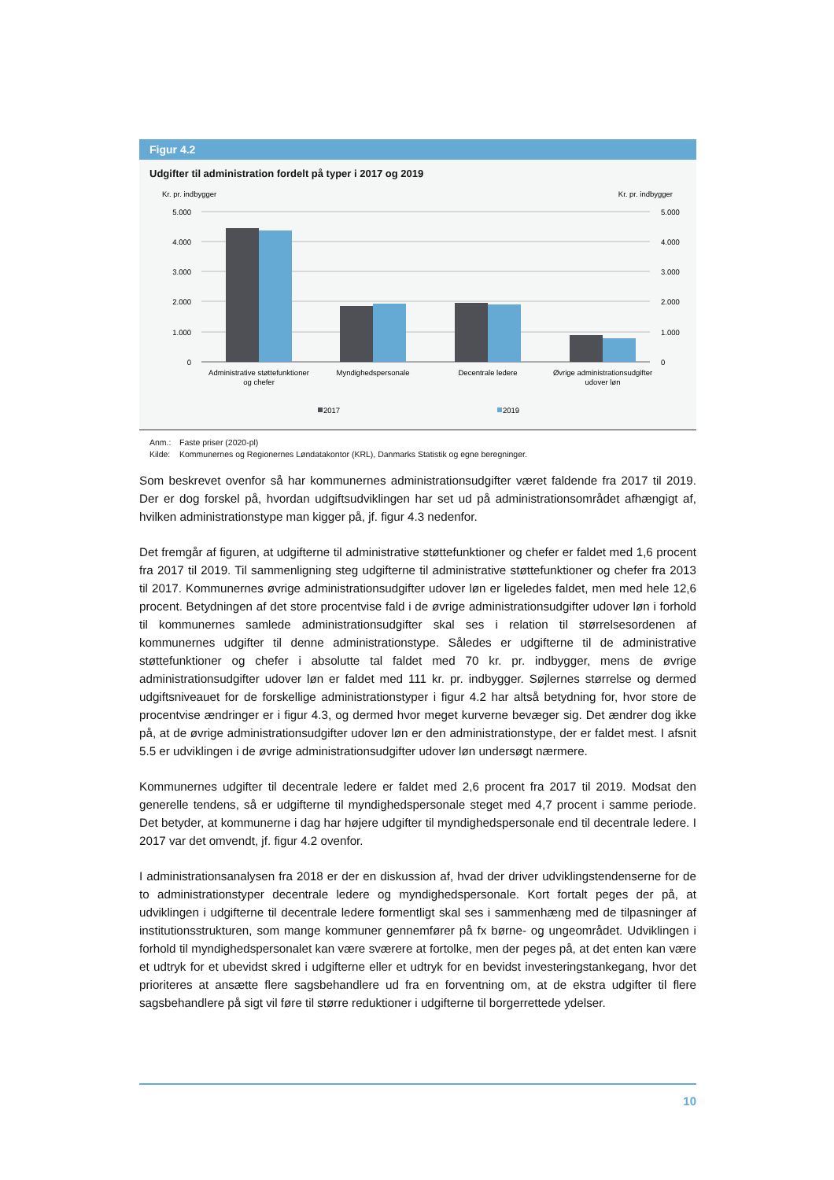Figur 4.2
Udgifter til administration fordelt på typer i 2017 og 2019
Kr. pr. indbygger
Kr. pr. indbygger
5.000
4.000
3.000
2.000
1.000
0
5.000
4.000
3.000
2.000
1.000
0
Administrative støttefunktioner
og chefer
Myndighedspersonale
Decentrale ledere
Øvrige administrationsudgifter
udover løn
2017
2019
Anm.: Faste priser (2020-pl)
Kilde: Kommunernes og Regionernes Løndatakontor (KRL), Danmarks Statistik og egne beregninger.
Som beskrevet ovenfor så har kommunernes administrationsudgifter været faldende fra 2017 til 2019. Der er dog forskel på, hvordan udgiftsudviklingen har set ud på administrationsområdet afhængigt af, hvilken administrationstype man kigger på, jf. figur 4.3 nedenfor.
Det fremgår af figuren, at udgifterne til administrative støttefunktioner og chefer er faldet med 1,6 procent fra 2017 til 2019. Til sammenligning steg udgifterne til administrative støttefunktioner og chefer fra 2013 til 2017. Kommunernes øvrige administrationsudgifter udover løn er ligeledes faldet, men med hele 12,6 procent. Betydningen af det store procentvise fald i de øvrige administrationsudgifter udover løn i forhold til kommunernes samlede administrationsudgifter skal ses i relation til størrelsesordenen af kommunernes udgifter til denne administrationstype. Således er udgifterne til de administrative støttefunktioner og chefer i absolutte tal faldet med 70 kr. pr. indbygger, mens de øvrige administrationsudgifter udover løn er faldet med 111 kr. pr. indbygger. Søjlernes størrelse og dermed udgiftsniveauet for de forskellige administrationstyper i figur 4.2 har altså betydning for, hvor store de procentvise ændringer er i figur 4.3, og dermed hvor meget kurverne bevæger sig. Det ændrer dog ikke på, at de øvrige administrationsudgifter udover løn er den administrationstype, der er faldet mest. I afsnit 5.5 er udviklingen i de øvrige administrationsudgifter udover løn undersøgt nærmere.
Kommunernes udgifter til decentrale ledere er faldet med 2,6 procent fra 2017 til 2019. Modsat den generelle tendens, så er udgifterne til myndighedspersonale steget med 4,7 procent i samme periode. Det betyder, at kommunerne i dag har højere udgifter til myndighedspersonale end til decentrale ledere. I 2017 var det omvendt, jf. figur 4.2 ovenfor.
I administrationsanalysen fra 2018 er der en diskussion af, hvad der driver udviklingstendenserne for de to administrationstyper decentrale ledere og myndighedspersonale. Kort fortalt peges der på, at udviklingen i udgifterne til decentrale ledere formentligt skal ses i sammenhæng med de tilpasninger af institutionsstrukturen, som mange kommuner gennemfører på fx børne- og ungeområdet. Udviklingen i forhold til myndighedspersonalet kan være sværere at fortolke, men der peges på, at det enten kan være et udtryk for et ubevidst skred i udgifterne eller et udtryk for en bevidst investeringstankegang, hvor det prioriteres at ansætte flere sagsbehandlere ud fra en forventning om, at de ekstra udgifter til flere sagsbehandlere på sigt vil føre til større reduktioner i udgifterne til borgerrettede ydelser.
10